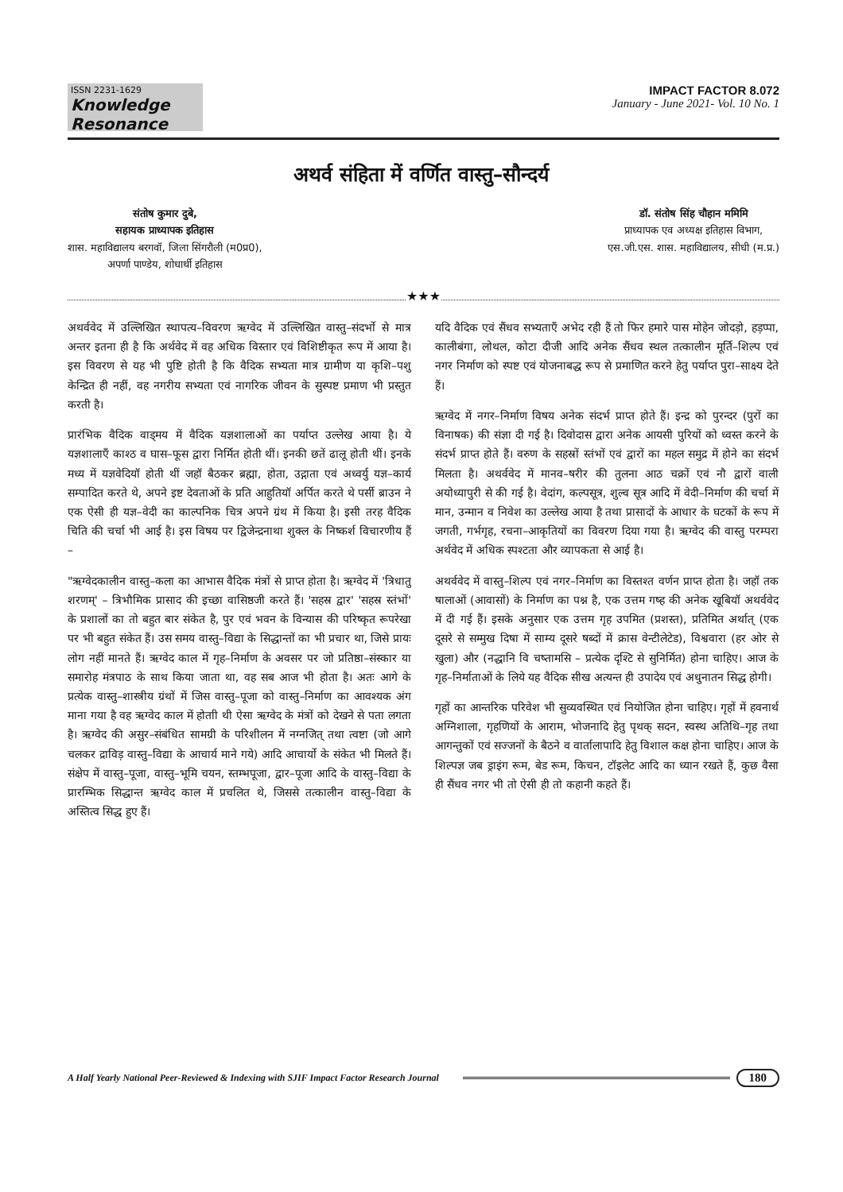ISSN 2231-1629
Knowledge Resonance
IMPACT FACTOR 8.072
January - June 2021- Vol. 10 No. 1
अथर्व संहिता में वर्णित वास्तु–सौन्दर्य
संतोष कुमार दुबे,
सहायक प्राध्यापक इतिहास
शास. महाविद्यालय बरगवॉ, जिला सिंगरौली (म0प्र0),
अपर्णा पाण्डेय, शोधार्थी इतिहास
डॉ. संतोष सिंह चौहान ममिमि
प्राध्यापक एव अध्यक्ष इतिहास विभाग,
एस.जी.एस. शास. महाविद्यालय, सीधी (म.प्र.)
★★★
अथर्ववेद में उल्लिखित स्थापत्य–विवरण ऋग्वेद में उल्लिखित वास्तु–संदर्भो से मात्र अन्तर इतना ही है कि अर्थवेद में वह अधिक विस्तार एवं विशिष्टीकृत रूप में आया है। इस विवरण से यह भी पुष्टि होती है कि वैदिक सभ्यता मात्र ग्रामीण या कृशि–पशु केन्द्रित ही नहीं, वह नगरीय सभ्यता एवं नागरिक जीवन के सुस्पष्ट प्रमाण भी प्रस्तुत करती है।
प्रारंभिक वैदिक वाड्मय में वैदिक यज्ञशालाओं का पर्याप्त उल्लेख आया है। ये यज्ञशालाएँ काश्ठ व घास–फूस द्वारा निर्मित होती थीं। इनकी छतें ढालू होती थीं। इनके मध्य में यज्ञवेदियॉ होती थीं जहॉ बैठकर ब्रह्मा, होता, उद्गाता एवं अध्वर्यु यज्ञ–कार्य सम्पादित करते थे, अपने इष्ट देवताओं के प्रति आहुतियॉ अर्पित करते थे पर्सी ब्राउन ने एक ऐसी ही यज्ञ–वेदी का काल्पनिक चित्र अपने ग्रंथ में किया है। इसी तरह वैदिक चिति की चर्चा भी आई है। इस विषय पर द्विजेन्द्रनाथा शुक्ल के निष्कर्श विचारणीय हैं –
"ऋग्वेदकालीन वास्तु–कला का आभास वैदिक मंत्रों से प्राप्त होता है। ऋग्वेद में 'त्रिधातु शरणम्' – त्रिभौमिक प्रासाद की इच्छा वासिष्ठजी करते हैं। 'सहस्र द्वार' 'सहस्र स्तंभों' के प्रशालों का तो बहुत बार संकेत है, पुर एवं भवन के विन्यास की परिष्कृत रूपरेखा पर भी बहुत संकेत हैं। उस समय वास्तु–विद्या के सिद्धान्तों का भी प्रचार था, जिसे प्रायः लोग नहीं मानते हैं। ऋग्वेद काल में गृह–निर्माण के अवसर पर जो प्रतिष्ठा–संस्कार या समारोह मंत्रपाठ के साथ किया जाता था, वह सब आज भी होता है। अतः आगे के प्रत्येक वास्तु–शास्त्रीय ग्रंथों में जिस वास्तु–पूजा को वास्तु–निर्माण का आवश्यक अंग माना गया है वह ऋग्वेद काल में होताी थी ऐसा ऋग्वेद के मंत्रों को देखने से पता लगता है। ऋग्वेद की असुर–संबंधित सामग्री के परिशीलन में नग्नजित् तथा त्वष्टा (जो आगे चलकर द्राविड़ वास्तु–विद्या के आचार्य माने गये) आदि आचार्यो के संकेत भी मिलते हैं। संक्षेप में वास्तु–पूजा, वास्तु–भूमि चयन, स्तम्भपूजा, द्वार–पूजा आदि के वास्तु–विद्या के प्रारम्भिक सिद्धान्त ऋग्वेद काल में प्रचलित थे, जिससे तत्कालीन वास्तु–विद्या के अस्तित्व सिद्ध हुए हैं।
यदि वैदिक एवं सैंधव सभ्यताएँ अभेद रही हैं तो फिर हमारे पास मोहेन जोदड़ो, हड़प्पा, कालीबंगा, लोथल, कोटा दीजी आदि अनेक सैंधव स्थल तत्कालीन मूर्ति–शिल्प एवं नगर निर्माण को स्पष्ट एवं योजनाबद्ध रूप से प्रमाणित करने हेतु पर्याप्त पुरा–साक्ष्य देते हैं।
ऋग्वेद में नगर–निर्माण विषय अनेक संदर्भ प्राप्त होते हैं। इन्द्र को पुरन्दर (पुरों का विनाषक) की संज्ञा दी गई है। दिवोदास द्वारा अनेक आयसी पुरियों को ध्वस्त करने के संदर्भ प्राप्त होते हैं। वरुण के सहस्रों स्तंभों एवं द्वारों का महल समुद्र में होने का संदर्भ मिलता है। अथर्ववेद में मानव–षरीर की तुलना आठ चक्रों एवं नौ द्वारों वाली अयोध्यापुरी से की गई है। वेदांग, कल्पसूत्र, शुल्व सूत्र आदि में वेदी–निर्माण की चर्चा में मान, उन्मान व निवेश का उल्लेख आया है तथा प्रासादों के आधार के घटकों के रूप में जगती, गर्भगृह, रचना–आकृतियों का विवरण दिया गया है। ऋग्वेद की वास्तु परम्परा अर्थवेद में अधिक स्पश्टता और व्यापकता से आई है।
अथर्ववेद में वास्तु–शिल्प एवं नगर–निर्माण का विस्तश्त वर्णन प्राप्त होता है। जहॉ तक षालाओं (आवासों) के निर्माण का पश्न है, एक उत्तम गष्ह की अनेक खूबियॉ अथर्ववेद में दी गई हैं। इसके अनुसार एक उत्तम गृह उपमित (प्रशस्त), प्रतिमित अर्थात् (एक दूसरे से सम्मुख दिषा में साम्य दूसरे षब्दों में क्रास वेन्टीलेटेड), विश्ववारा (हर ओर से खुला) और (नद्धानि वि चष्तामसि – प्रत्येक दृश्टि से सुनिर्मित) होना चाहिए। आज के गृह–निर्माताओं के लिये यह वैदिक सीख अत्यन्त ही उपादेय एवं अधुनातन सिद्ध होगी।
गृहों का आन्तरिक परिवेश भी सुव्यवस्थित एवं नियोजित होना चाहिए। गृहों में हवनार्थ अग्निशाला, गृहणियों के आराम, भोजनादि हेतु पृथक् सदन, स्वस्थ अतिथि–गृह तथा आगन्तुकों एवं सज्जनों के बैठने व वार्तालापादि हेतु विशाल कक्ष होना चाहिए। आज के शिल्पज्ञ जब ड्राइंग रूम, बेड रूम, किचन, टॉइलेट आदि का ध्यान रखते हैं, कुछ वैसा ही सैंधव नगर भी तो ऐसी ही तो कहानी कहते हैं।
A Half Yearly National Peer-Reviewed & Indexing with SJIF Impact Factor Research Journal 180